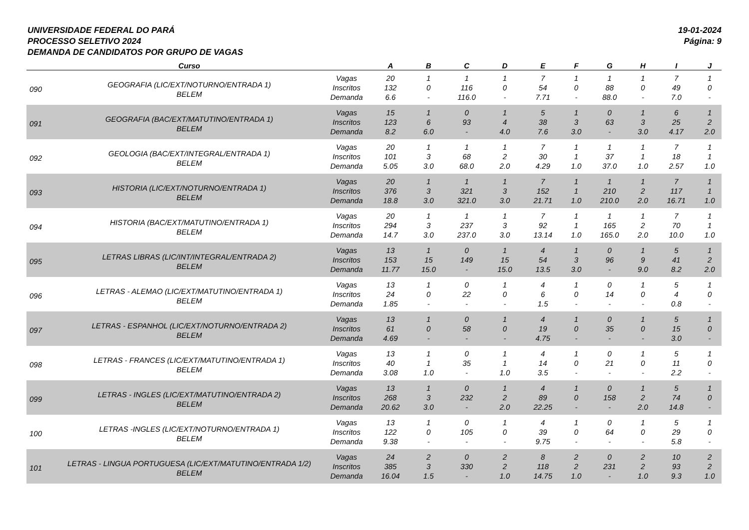UNIVERSIDADE FEDERAL DO PARÁ
PROCESSO SELETIVO 2024
DEMANDA DE CANDIDATOS POR GRUPO DE VAGAS
19-01-2024
Página: 9
| | Curso | | A | B | C | D | E | F | G | H | I | J |
| --- | --- | --- | --- | --- | --- | --- | --- | --- | --- | --- | --- | --- |
| 090 | GEOGRAFIA (LIC/EXT/NOTURNO/ENTRADA 1) BELEM | Vagas | 20 | 1 | 1 | 1 | 7 | 1 | 1 | 1 | 7 | 1 |
| | | Inscritos | 132 | 0 | 116 | 0 | 54 | 0 | 88 | 0 | 49 | 0 |
| | | Demanda | 6.6 | - | 116.0 | - | 7.71 | - | 88.0 | - | 7.0 | - |
| 091 | GEOGRAFIA (BAC/EXT/MATUTINO/ENTRADA 1) BELEM | Vagas | 15 | 1 | 0 | 1 | 5 | 1 | 0 | 1 | 6 | 1 |
| | | Inscritos | 123 | 6 | 93 | 4 | 38 | 3 | 63 | 3 | 25 | 2 |
| | | Demanda | 8.2 | 6.0 | - | 4.0 | 7.6 | 3.0 | - | 3.0 | 4.17 | 2.0 |
| 092 | GEOLOGIA (BAC/EXT/INTEGRAL/ENTRADA 1) BELEM | Vagas | 20 | 1 | 1 | 1 | 7 | 1 | 1 | 1 | 7 | 1 |
| | | Inscritos | 101 | 3 | 68 | 2 | 30 | 1 | 37 | 1 | 18 | 1 |
| | | Demanda | 5.05 | 3.0 | 68.0 | 2.0 | 4.29 | 1.0 | 37.0 | 1.0 | 2.57 | 1.0 |
| 093 | HISTORIA (LIC/EXT/NOTURNO/ENTRADA 1) BELEM | Vagas | 20 | 1 | 1 | 1 | 7 | 1 | 1 | 1 | 7 | 1 |
| | | Inscritos | 376 | 3 | 321 | 3 | 152 | 1 | 210 | 2 | 117 | 1 |
| | | Demanda | 18.8 | 3.0 | 321.0 | 3.0 | 21.71 | 1.0 | 210.0 | 2.0 | 16.71 | 1.0 |
| 094 | HISTORIA (BAC/EXT/MATUTINO/ENTRADA 1) BELEM | Vagas | 20 | 1 | 1 | 1 | 7 | 1 | 1 | 1 | 7 | 1 |
| | | Inscritos | 294 | 3 | 237 | 3 | 92 | 1 | 165 | 2 | 70 | 1 |
| | | Demanda | 14.7 | 3.0 | 237.0 | 3.0 | 13.14 | 1.0 | 165.0 | 2.0 | 10.0 | 1.0 |
| 095 | LETRAS LIBRAS (LIC/INT/INTEGRAL/ENTRADA 2) BELEM | Vagas | 13 | 1 | 0 | 1 | 4 | 1 | 0 | 1 | 5 | 1 |
| | | Inscritos | 153 | 15 | 149 | 15 | 54 | 3 | 96 | 9 | 41 | 2 |
| | | Demanda | 11.77 | 15.0 | - | 15.0 | 13.5 | 3.0 | - | 9.0 | 8.2 | 2.0 |
| 096 | LETRAS - ALEMAO (LIC/EXT/MATUTINO/ENTRADA 1) BELEM | Vagas | 13 | 1 | 0 | 1 | 4 | 1 | 0 | 1 | 5 | 1 |
| | | Inscritos | 24 | 0 | 22 | 0 | 6 | 0 | 14 | 0 | 4 | 0 |
| | | Demanda | 1.85 | - | - | - | 1.5 | - | - | - | 0.8 | - |
| 097 | LETRAS - ESPANHOL (LIC/EXT/NOTURNO/ENTRADA 2) BELEM | Vagas | 13 | 1 | 0 | 1 | 4 | 1 | 0 | 1 | 5 | 1 |
| | | Inscritos | 61 | 0 | 58 | 0 | 19 | 0 | 35 | 0 | 15 | 0 |
| | | Demanda | 4.69 | - | - | - | 4.75 | - | - | - | 3.0 | - |
| 098 | LETRAS - FRANCES (LIC/EXT/MATUTINO/ENTRADA 1) BELEM | Vagas | 13 | 1 | 0 | 1 | 4 | 1 | 0 | 1 | 5 | 1 |
| | | Inscritos | 40 | 1 | 35 | 1 | 14 | 0 | 21 | 0 | 11 | 0 |
| | | Demanda | 3.08 | 1.0 | - | 1.0 | 3.5 | - | - | - | 2.2 | - |
| 099 | LETRAS - INGLES (LIC/EXT/MATUTINO/ENTRADA 2) BELEM | Vagas | 13 | 1 | 0 | 1 | 4 | 1 | 0 | 1 | 5 | 1 |
| | | Inscritos | 268 | 3 | 232 | 2 | 89 | 0 | 158 | 2 | 74 | 0 |
| | | Demanda | 20.62 | 3.0 | - | 2.0 | 22.25 | - | - | 2.0 | 14.8 | - |
| 100 | LETRAS -INGLES (LIC/EXT/NOTURNO/ENTRADA 1) BELEM | Vagas | 13 | 1 | 0 | 1 | 4 | 1 | 0 | 1 | 5 | 1 |
| | | Inscritos | 122 | 0 | 105 | 0 | 39 | 0 | 64 | 0 | 29 | 0 |
| | | Demanda | 9.38 | - | - | - | 9.75 | - | - | - | 5.8 | - |
| 101 | LETRAS - LINGUA PORTUGUESA (LIC/EXT/MATUTINO/ENTRADA 1/2) BELEM | Vagas | 24 | 2 | 0 | 2 | 8 | 2 | 0 | 2 | 10 | 2 |
| | | Inscritos | 385 | 3 | 330 | 2 | 118 | 2 | 231 | 2 | 93 | 2 |
| | | Demanda | 16.04 | 1.5 | - | 1.0 | 14.75 | 1.0 | - | 1.0 | 9.3 | 1.0 |